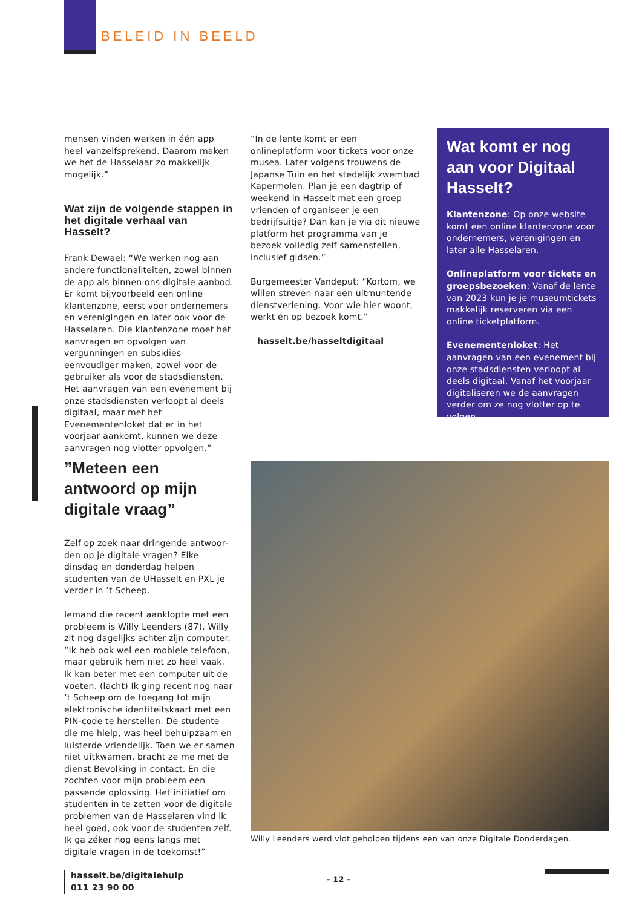BELEID IN BEELD
mensen vinden werken in één app heel vanzelfsprekend. Daarom maken we het de Hasselaar zo makkelijk mogelijk.”
Wat zijn de volgende stappen in het digitale verhaal van Hasselt?
Frank Dewael: “We werken nog aan andere functionaliteiten, zowel binnen de app als binnen ons digitale aanbod. Er komt bijvoorbeeld een online klanten­zone, eerst voor ondernemers en vereni­gingen en later ook voor de Hasselaren. Die klantenzone moet het aanvragen en opvolgen van vergunningen en subsidies eenvoudiger maken, zowel voor de gebruiker als voor de stadsdiensten. Het aanvragen van een evenement bij onze stadsdiensten verloopt al deels digitaal, maar met het Evenementenloket dat er in het voorjaar aankomt, kunnen we deze aanvragen nog vlotter opvolgen.”
“In de lente komt er een onlineplatform voor tickets voor onze musea. Later volgens trouwens de Japanse Tuin en het stedelijk zwembad Kapermolen. Plan je een dagtrip of weekend in Hasselt met een groep vrienden of organiseer je een bedrijfsuitje? Dan kan je via dit nieuwe platform het programma van je bezoek volledig zelf samenstellen, inclusief gidsen.”
Burgemeester Vandeput: “Kortom, we willen streven naar een uitmuntende dienstverlening. Voor wie hier woont, werkt én op bezoek komt.”
hasselt.be/hasseltdigitaal
Wat komt er nog aan voor Digitaal Hasselt?
Klantenzone: Op onze website komt een online klantenzone voor onder­nemers, verenigingen en later alle Hasselaren.
Onlineplatform voor tickets en groepsbezoeken: Vanaf de lente van 2023 kun je je museumtickets makkelijk reserveren via een online ticketplatform.
Evenementenloket: Het aanvragen van een evenement bij onze stads­diensten verloopt al deels digitaal. Vanaf het voorjaar digitaliseren we de aanvragen verder om ze nog vlotter op te volgen.
”Meteen een antwoord op mijn digitale vraag”
Zelf op zoek naar dringende antwoor­den op je digitale vragen? Elke dinsdag en donderdag helpen studenten van de UHasselt en PXL je verder in ’t Scheep.
Iemand die recent aanklopte met een probleem is Willy Leenders (87). Willy zit nog dagelijks achter zijn computer. “Ik heb ook wel een mobiele telefoon, maar gebruik hem niet zo heel vaak. Ik kan beter met een computer uit de voeten. (lacht) Ik ging recent nog naar ’t Scheep om de toegang tot mijn elektronische identiteitskaart met een PIN-code te herstellen. De studente die me hielp, was heel behulpzaam en luisterde vriende­lijk. Toen we er samen niet uitkwamen, bracht ze me met de dienst Bevolking in contact. En die zochten voor mijn probleem een passende oplossing. Het initiatief om studenten in te zetten voor de digitale problemen van de Hasselaren vind ik heel goed, ook voor de studenten zelf. Ik ga zéker nog eens langs met digitale vragen in de toekomst!”
hasselt.be/digitalehulp
011 23 90 00
Willy Leenders werd vlot geholpen tijdens een van onze Digitale Donderdagen.
- 12 -